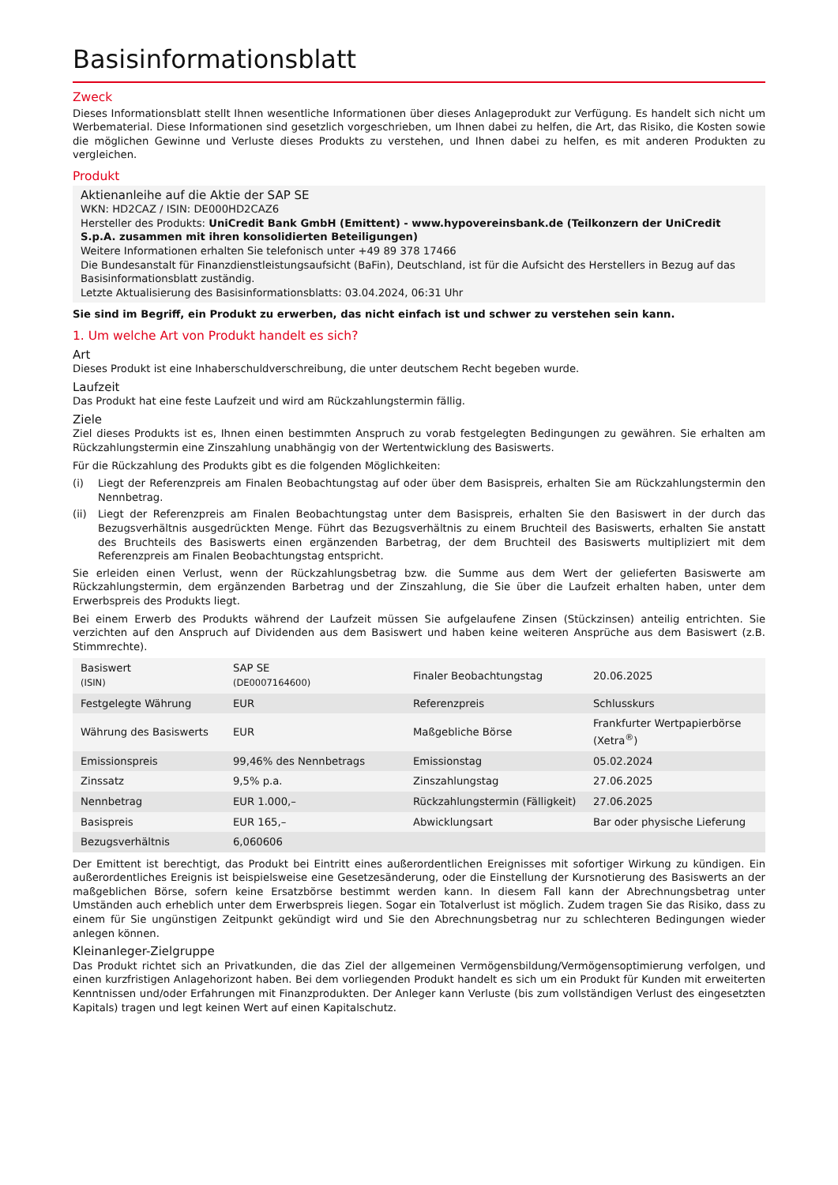Basisinformationsblatt
Zweck
Dieses Informationsblatt stellt Ihnen wesentliche Informationen über dieses Anlageprodukt zur Verfügung. Es handelt sich nicht um Werbematerial. Diese Informationen sind gesetzlich vorgeschrieben, um Ihnen dabei zu helfen, die Art, das Risiko, die Kosten sowie die möglichen Gewinne und Verluste dieses Produkts zu verstehen, und Ihnen dabei zu helfen, es mit anderen Produkten zu vergleichen.
Produkt
Aktienanleihe auf die Aktie der SAP SE
WKN: HD2CAZ / ISIN: DE000HD2CAZ6
Hersteller des Produkts: UniCredit Bank GmbH (Emittent) - www.hypovereinsbank.de (Teilkonzern der UniCredit S.p.A. zusammen mit ihren konsolidierten Beteiligungen)
Weitere Informationen erhalten Sie telefonisch unter +49 89 378 17466
Die Bundesanstalt für Finanzdienstleistungsaufsicht (BaFin), Deutschland, ist für die Aufsicht des Herstellers in Bezug auf das Basisinformationsblatt zuständig.
Letzte Aktualisierung des Basisinformationsblatts: 03.04.2024, 06:31 Uhr
Sie sind im Begriff, ein Produkt zu erwerben, das nicht einfach ist und schwer zu verstehen sein kann.
1. Um welche Art von Produkt handelt es sich?
Art
Dieses Produkt ist eine Inhaberschuldverschreibung, die unter deutschem Recht begeben wurde.
Laufzeit
Das Produkt hat eine feste Laufzeit und wird am Rückzahlungstermin fällig.
Ziele
Ziel dieses Produkts ist es, Ihnen einen bestimmten Anspruch zu vorab festgelegten Bedingungen zu gewähren. Sie erhalten am Rückzahlungstermin eine Zinszahlung unabhängig von der Wertentwicklung des Basiswerts.
Für die Rückzahlung des Produkts gibt es die folgenden Möglichkeiten:
(i) Liegt der Referenzpreis am Finalen Beobachtungstag auf oder über dem Basispreis, erhalten Sie am Rückzahlungstermin den Nennbetrag.
(ii) Liegt der Referenzpreis am Finalen Beobachtungstag unter dem Basispreis, erhalten Sie den Basiswert in der durch das Bezugsverhältnis ausgedrückten Menge. Führt das Bezugsverhältnis zu einem Bruchteil des Basiswerts, erhalten Sie anstatt des Bruchteils des Basiswerts einen ergänzenden Barbetrag, der dem Bruchteil des Basiswerts multipliziert mit dem Referenzpreis am Finalen Beobachtungstag entspricht.
Sie erleiden einen Verlust, wenn der Rückzahlungsbetrag bzw. die Summe aus dem Wert der gelieferten Basiswerte am Rückzahlungstermin, dem ergänzenden Barbetrag und der Zinszahlung, die Sie über die Laufzeit erhalten haben, unter dem Erwerbspreis des Produkts liegt.
Bei einem Erwerb des Produkts während der Laufzeit müssen Sie aufgelaufene Zinsen (Stückzinsen) anteilig entrichten. Sie verzichten auf den Anspruch auf Dividenden aus dem Basiswert und haben keine weiteren Ansprüche aus dem Basiswert (z.B. Stimmrechte).
| Basiswert (ISIN) | SAP SE (DE0007164600) | Finaler Beobachtungstag | 20.06.2025 |
| Festgelegte Währung | EUR | Referenzpreis | Schlusskurs |
| Währung des Basiswerts | EUR | Maßgebliche Börse | Frankfurter Wertpapierbörse (Xetra<sup>®</sup>) |
| Emissionspreis | 99,46% des Nennbetrags | Emissionstag | 05.02.2024 |
| Zinssatz | 9,5% p.a. | Zinszahlungstag | 27.06.2025 |
| Nennbetrag | EUR 1.000,– | Rückzahlungstermin (Fälligkeit) | 27.06.2025 |
| Basispreis | EUR 165,– | Abwicklungsart | Bar oder physische Lieferung |
| Bezugsverhältnis | 6,060606 | | |
Der Emittent ist berechtigt, das Produkt bei Eintritt eines außerordentlichen Ereignisses mit sofortiger Wirkung zu kündigen. Ein außerordentliches Ereignis ist beispielsweise eine Gesetzesänderung, oder die Einstellung der Kursnotierung des Basiswerts an der maßgeblichen Börse, sofern keine Ersatzbörse bestimmt werden kann. In diesem Fall kann der Abrechnungsbetrag unter Umständen auch erheblich unter dem Erwerbspreis liegen. Sogar ein Totalverlust ist möglich. Zudem tragen Sie das Risiko, dass zu einem für Sie ungünstigen Zeitpunkt gekündigt wird und Sie den Abrechnungsbetrag nur zu schlechteren Bedingungen wieder anlegen können.
Kleinanleger-Zielgruppe
Das Produkt richtet sich an Privatkunden, die das Ziel der allgemeinen Vermögensbildung/Vermögensoptimierung verfolgen, und einen kurzfristigen Anlagehorizont haben. Bei dem vorliegenden Produkt handelt es sich um ein Produkt für Kunden mit erweiterten Kenntnissen und/oder Erfahrungen mit Finanzprodukten. Der Anleger kann Verluste (bis zum vollständigen Verlust des eingesetzten Kapitals) tragen und legt keinen Wert auf einen Kapitalschutz.